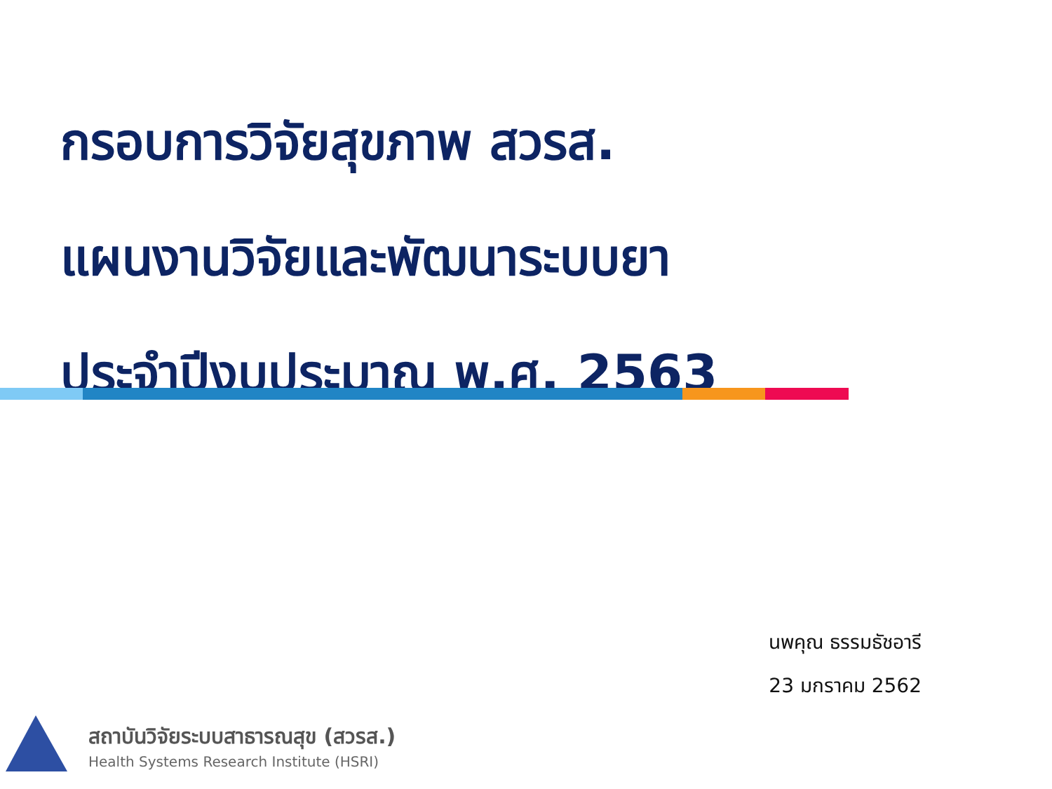กรอบการวิจัยสุขภาพ สวรส.
แผนงานวิจัยและพัฒนาระบบยา
ประจำปีงบประมาณ พ.ศ. 2563
นพคุณ ธรรมธัชอารี
23 มกราคม 2562
สถาบันวิจัยระบบสาธารณสุข (สวรส.)
Health Systems Research Institute (HSRI)